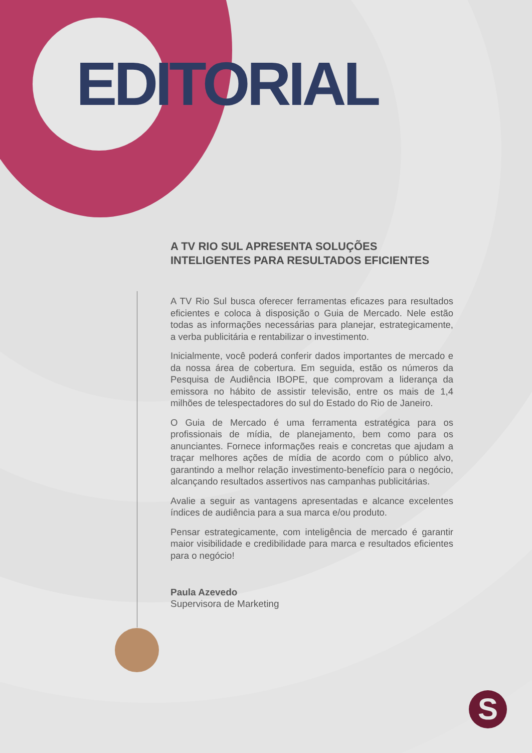EDITORIAL
A TV RIO SUL APRESENTA SOLUÇÕES INTELIGENTES PARA RESULTADOS EFICIENTES
A TV Rio Sul busca oferecer ferramentas eficazes para resultados eficientes e coloca à disposição o Guia de Mercado. Nele estão todas as informações necessárias para planejar, estrategicamente, a verba publicitária e rentabilizar o investimento.
Inicialmente, você poderá conferir dados importantes de mercado e da nossa área de cobertura. Em seguida, estão os números da Pesquisa de Audiência IBOPE, que comprovam a liderança da emissora no hábito de assistir televisão, entre os mais de 1,4 milhões de telespectadores do sul do Estado do Rio de Janeiro.
O Guia de Mercado é uma ferramenta estratégica para os profissionais de mídia, de planejamento, bem como para os anunciantes. Fornece informações reais e concretas que ajudam a traçar melhores ações de mídia de acordo com o público alvo, garantindo a melhor relação investimento-benefício para o negócio, alcançando resultados assertivos nas campanhas publicitárias.
Avalie a seguir as vantagens apresentadas e alcance excelentes índices de audiência para a sua marca e/ou produto.
Pensar estrategicamente, com inteligência de mercado é garantir maior visibilidade e credibilidade para marca e resultados eficientes para o negócio!
Paula Azevedo
Supervisora de Marketing
S